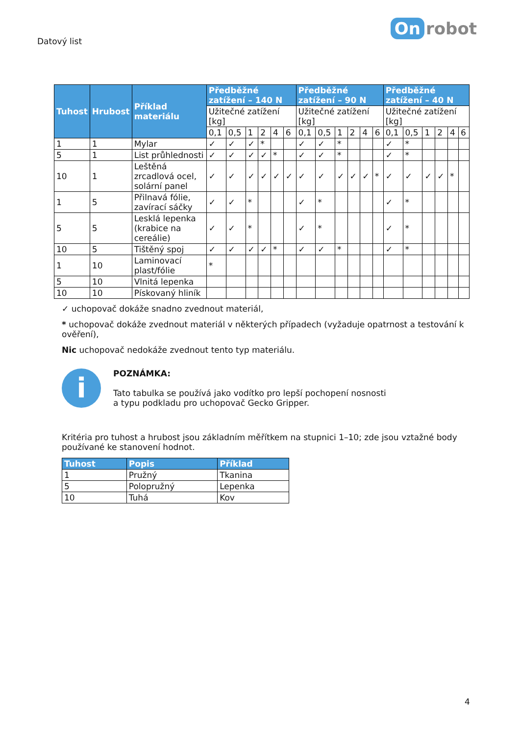Datový list
On robot
| Tuhost | Hrubost | Příklad materiálu | Předběžné zatížení – 140 N | | | | | | Předběžné zatížení – 90 N | | | | | | Předběžné zatížení – 40 N | | | | | |
| --- | --- | --- | --- | --- | --- | --- | --- | --- | --- | --- | --- | --- | --- | --- | --- | --- | --- | --- | --- | --- |
| | | | Užitečné zatížení [kg] | | | | | | Užitečné zatížení [kg] | | | | | | Užitečné zatížení [kg] | | | | | |
| | | | 0,1 | 0,5 | 1 | 2 | 4 | 6 | 0,1 | 0,5 | 1 | 2 | 4 | 6 | 0,1 | 0,5 | 1 | 2 | 4 | 6 |
| 1 | 1 | Mylar | ✓ | ✓ | ✓ | * | | | ✓ | ✓ | * | | | | ✓ | * | | | | |
| 5 | 1 | List průhlednosti | ✓ | ✓ | ✓ | ✓ | * | | ✓ | ✓ | * | | | | ✓ | * | | | | |
| 10 | 1 | Leštěná zrcadlová ocel, solární panel | ✓ | ✓ | ✓ | ✓ | ✓ | ✓ | ✓ | ✓ | ✓ | ✓ | ✓ | * | ✓ | ✓ | ✓ | ✓ | * | |
| 1 | 5 | Přilnavá fólie, zavírací sáčky | ✓ | ✓ | * | | | | ✓ | * | | | | | ✓ | * | | | | |
| 5 | 5 | Lesklá lepenka (krabice na cereálie) | ✓ | ✓ | * | | | | ✓ | * | | | | | ✓ | * | | | | |
| 10 | 5 | Tištěný spoj | ✓ | ✓ | ✓ | ✓ | * | | ✓ | ✓ | * | | | | ✓ | * | | | | |
| 1 | 10 | Laminovací plast/fólie | * | | | | | | | | | | | | | | | | | |
| 5 | 10 | Vlnitá lepenka | | | | | | | | | | | | | | | | | | |
| 10 | 10 | Pískovaný hliník | | | | | | | | | | | | | | | | | | |
✓ uchopovač dokáže snadno zvednout materiál,
* uchopovač dokáže zvednout materiál v některých případech (vyžaduje opatrnost a testování k ověření),
Nic uchopovač nedokáže zvednout tento typ materiálu.
i
POZNÁMKA:
Tato tabulka se používá jako vodítko pro lepší pochopení nosnosti
a typu podkladu pro uchopovač Gecko Gripper.
Kritéria pro tuhost a hrubost jsou základním měřítkem na stupnici 1–10; zde jsou vztažné body používané ke stanovení hodnot.
| Tuhost | Popis | Příklad |
| --- | --- | --- |
| 1 | Pružný | Tkanina |
| 5 | Polopružný | Lepenka |
| 10 | Tuhá | Kov |
4